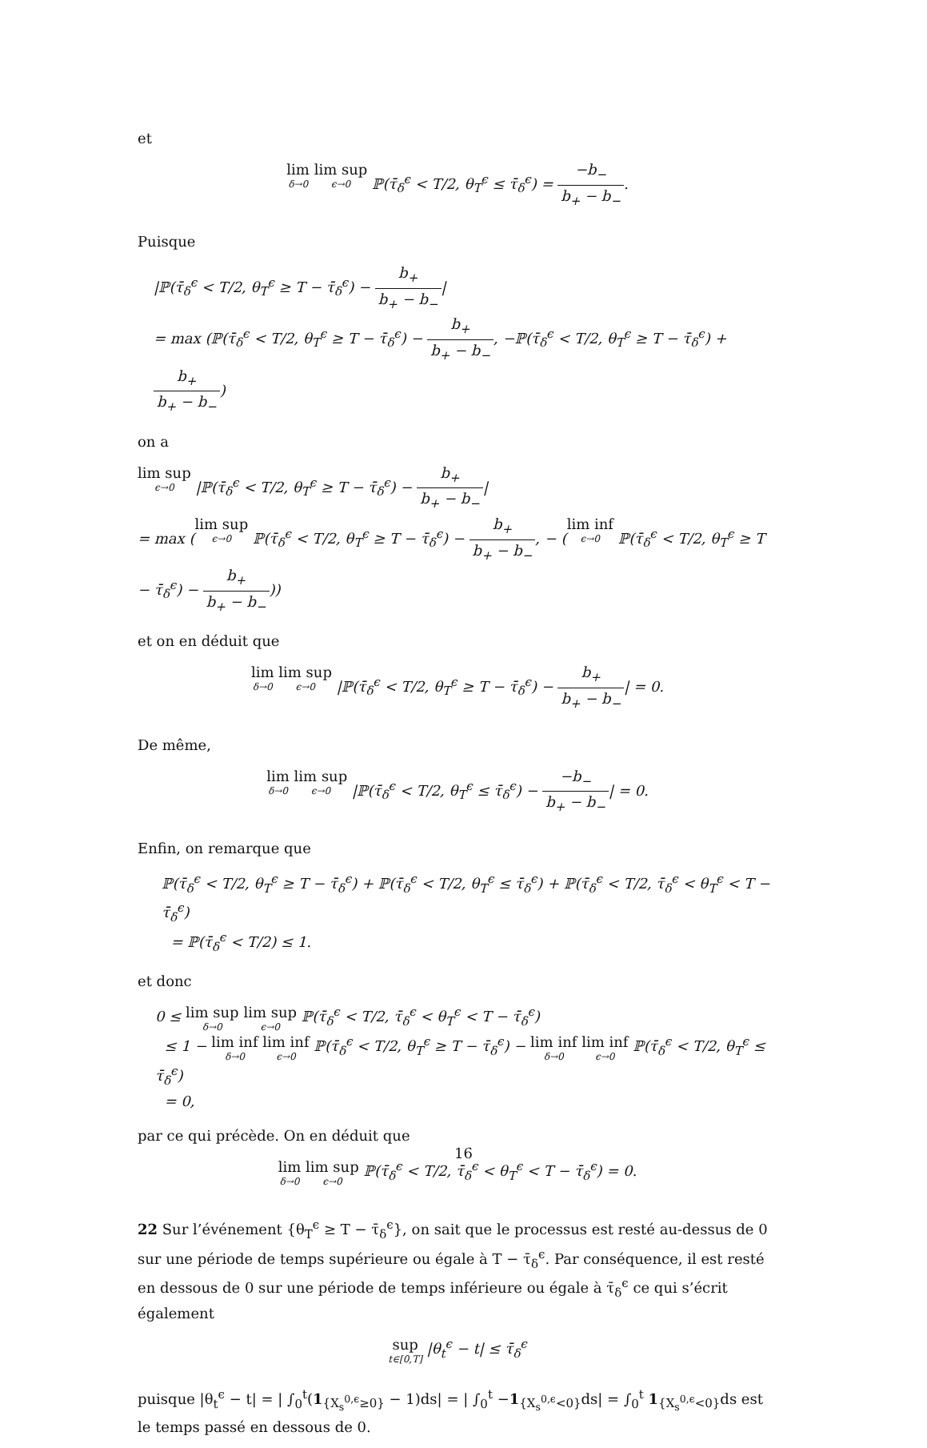et
lim δ→0 lim sup ϵ→0 ℙ(τ̄<sub>δ</sub><sup>ϵ</sup> < T/2, θ<sub>T</sub><sup>ϵ</sup> ≤ τ̄<sub>δ</sub><sup>ϵ</sup>) = −b<sub>−</sub> b<sub>+</sub> − b<sub>−</sub>.
Puisque
|ℙ(τ̄<sub>δ</sub><sup>ϵ</sup> < T/2, θ<sub>T</sub><sup>ϵ</sup> ≥ T − τ̄<sub>δ</sub><sup>ϵ</sup>) − b<sub>+</sub> b<sub>+</sub> − b<sub>−</sub>|
= max (ℙ(τ̄<sub>δ</sub><sup>ϵ</sup> < T/2, θ<sub>T</sub><sup>ϵ</sup> ≥ T − τ̄<sub>δ</sub><sup>ϵ</sup>) − b<sub>+</sub> b<sub>+</sub> − b<sub>−</sub>, −ℙ(τ̄<sub>δ</sub><sup>ϵ</sup> < T/2, θ<sub>T</sub><sup>ϵ</sup> ≥ T − τ̄<sub>δ</sub><sup>ϵ</sup>) + b<sub>+</sub> b<sub>+</sub> − b<sub>−</sub>)
on a
lim sup ϵ→0 |ℙ(τ̄<sub>δ</sub><sup>ϵ</sup> < T/2, θ<sub>T</sub><sup>ϵ</sup> ≥ T − τ̄<sub>δ</sub><sup>ϵ</sup>) − b<sub>+</sub> b<sub>+</sub> − b<sub>−</sub>|
= max (lim sup ϵ→0 ℙ(τ̄<sub>δ</sub><sup>ϵ</sup> < T/2, θ<sub>T</sub><sup>ϵ</sup> ≥ T − τ̄<sub>δ</sub><sup>ϵ</sup>) − b<sub>+</sub> b<sub>+</sub> − b<sub>−</sub>, − (lim inf ϵ→0 ℙ(τ̄<sub>δ</sub><sup>ϵ</sup> < T/2, θ<sub>T</sub><sup>ϵ</sup> ≥ T − τ̄<sub>δ</sub><sup>ϵ</sup>) − b<sub>+</sub> b<sub>+</sub> − b<sub>−</sub>))
et on en déduit que
lim δ→0 lim sup ϵ→0 |ℙ(τ̄<sub>δ</sub><sup>ϵ</sup> < T/2, θ<sub>T</sub><sup>ϵ</sup> ≥ T − τ̄<sub>δ</sub><sup>ϵ</sup>) − b<sub>+</sub> b<sub>+</sub> − b<sub>−</sub>| = 0.
De même,
lim δ→0 lim sup ϵ→0 |ℙ(τ̄<sub>δ</sub><sup>ϵ</sup> < T/2, θ<sub>T</sub><sup>ϵ</sup> ≤ τ̄<sub>δ</sub><sup>ϵ</sup>) − −b<sub>−</sub> b<sub>+</sub> − b<sub>−</sub>| = 0.
Enfin, on remarque que
ℙ(τ̄<sub>δ</sub><sup>ϵ</sup> < T/2, θ<sub>T</sub><sup>ϵ</sup> ≥ T − τ̄<sub>δ</sub><sup>ϵ</sup>) + ℙ(τ̄<sub>δ</sub><sup>ϵ</sup> < T/2, θ<sub>T</sub><sup>ϵ</sup> ≤ τ̄<sub>δ</sub><sup>ϵ</sup>) + ℙ(τ̄<sub>δ</sub><sup>ϵ</sup> < T/2, τ̄<sub>δ</sub><sup>ϵ</sup> < θ<sub>T</sub><sup>ϵ</sup> < T − τ̄<sub>δ</sub><sup>ϵ</sup>)
= ℙ(τ̄<sub>δ</sub><sup>ϵ</sup> < T/2) ≤ 1.
et donc
0 ≤ lim sup δ→0 lim sup ϵ→0 ℙ(τ̄<sub>δ</sub><sup>ϵ</sup> < T/2, τ̄<sub>δ</sub><sup>ϵ</sup> < θ<sub>T</sub><sup>ϵ</sup> < T − τ̄<sub>δ</sub><sup>ϵ</sup>)
≤ 1 − lim inf δ→0 lim inf ϵ→0 ℙ(τ̄<sub>δ</sub><sup>ϵ</sup> < T/2, θ<sub>T</sub><sup>ϵ</sup> ≥ T − τ̄<sub>δ</sub><sup>ϵ</sup>) − lim inf δ→0 lim inf ϵ→0 ℙ(τ̄<sub>δ</sub><sup>ϵ</sup> < T/2, θ<sub>T</sub><sup>ϵ</sup> ≤ τ̄<sub>δ</sub><sup>ϵ</sup>)
= 0,
par ce qui précède. On en déduit que
lim δ→0 lim sup ϵ→0 ℙ(τ̄<sub>δ</sub><sup>ϵ</sup> < T/2, τ̄<sub>δ</sub><sup>ϵ</sup> < θ<sub>T</sub><sup>ϵ</sup> < T − τ̄<sub>δ</sub><sup>ϵ</sup>) = 0.
22 Sur l’événement {θ<sub>T</sub><sup>ϵ</sup> ≥ T − τ̄<sub>δ</sub><sup>ϵ</sup>}, on sait que le processus est resté au-dessus de 0 sur une période de temps supérieure ou égale à T − τ̄<sub>δ</sub><sup>ϵ</sup>. Par conséquence, il est resté en dessous de 0 sur une période de temps inférieure ou égale à τ̄<sub>δ</sub><sup>ϵ</sup> ce qui s’écrit également
sup t∈[0,T] |θ<sub>t</sub><sup>ϵ</sup> − t| ≤ τ̄<sub>δ</sub><sup>ϵ</sup>
puisque |θ<sub>t</sub><sup>ϵ</sup> − t| = | ∫<sub>0</sub><sup>t</sup>(1<sub>{X<sub>s</sub><sup>0,ϵ</sup>≥0}</sub> − 1)ds| = | ∫<sub>0</sub><sup>t</sup> −1<sub>{X<sub>s</sub><sup>0,ϵ</sup><0}</sub>ds| = ∫<sub>0</sub><sup>t</sup> 1<sub>{X<sub>s</sub><sup>0,ϵ</sup><0}</sub>ds est le temps passé en dessous de 0.
16